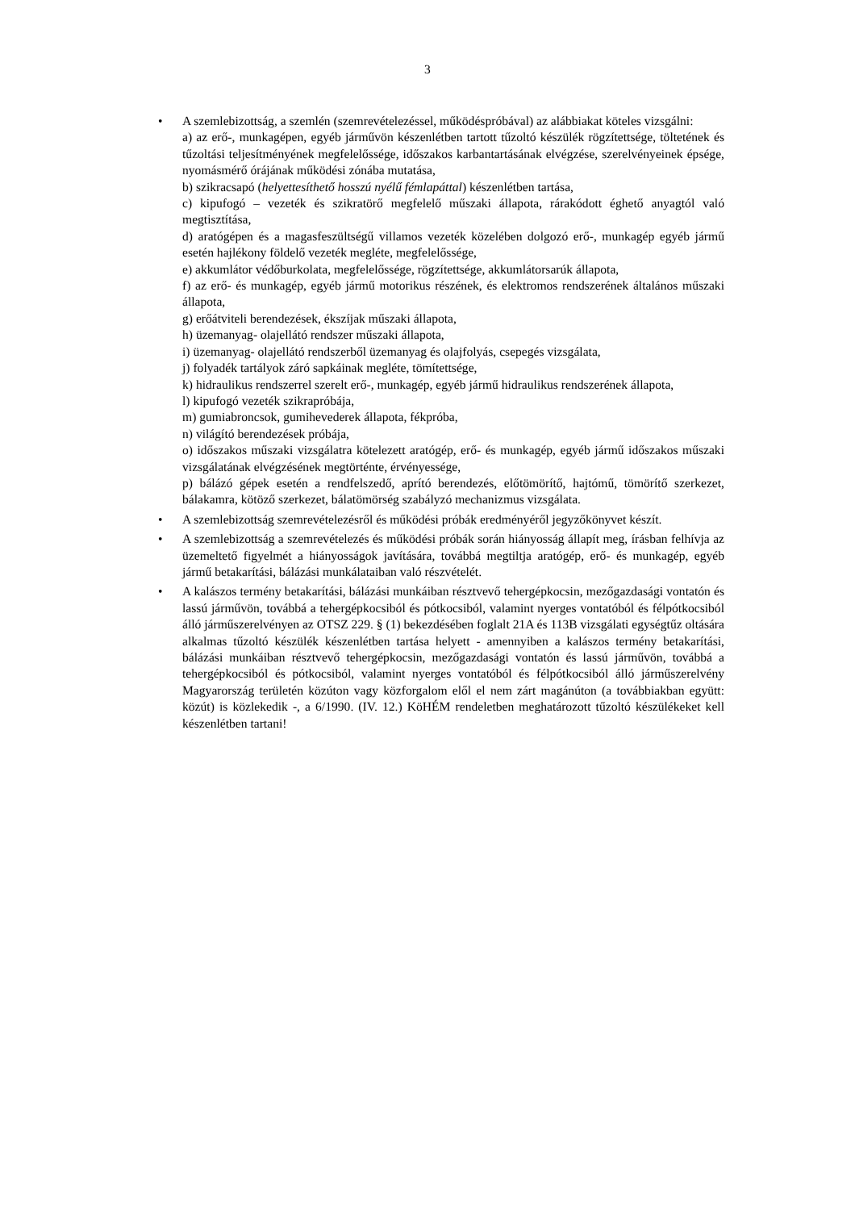3
• A szemlebizottság, a szemlén (szemrevételezéssel, működéspróbával) az alábbiakat köteles vizsgálni:
a) az erő-, munkagépen, egyéb járművön készenlétben tartott tűzoltó készülék rögzítettsége, töltetének és tűzoltási teljesítményének megfelelőssége, időszakos karbantartásának elvégzése, szerelvényeinek épsége, nyomásmérő órájának működési zónába mutatása,
b) szikracsapó (helyettesíthető hosszú nyélű fémlapáttal) készenlétben tartása,
c) kipufogó – vezeték és szikratörő megfelelő műszaki állapota, rárakódott éghető anyagtól való megtisztítása,
d) aratógépen és a magasfeszültségű villamos vezeték közelében dolgozó erő-, munkagép egyéb jármű esetén hajlékony földelő vezeték megléte, megfelelőssége,
e) akkumlátor védőburkolata, megfelelőssége, rögzítettsége, akkumlátorsarúk állapota,
f) az erő- és munkagép, egyéb jármű motorikus részének, és elektromos rendszerének általános műszaki állapota,
g) erőátviteli berendezések, ékszíjak műszaki állapota,
h) üzemanyag- olajellátó rendszer műszaki állapota,
i) üzemanyag- olajellátó rendszerből üzemanyag és olajfolyás, csepegés vizsgálata,
j) folyadék tartályok záró sapkáinak megléte, tömítettsége,
k) hidraulikus rendszerrel szerelt erő-, munkagép, egyéb jármű hidraulikus rendszerének állapota,
l) kipufogó vezeték szikrapróbája,
m) gumiabroncsok, gumihevederek állapota, fékpróba,
n) világító berendezések próbája,
o) időszakos műszaki vizsgálatra kötelezett aratógép, erő- és munkagép, egyéb jármű időszakos műszaki vizsgálatának elvégzésének megtörténte, érvényessége,
p) bálázó gépek esetén a rendfelszedő, aprító berendezés, előtömörítő, hajtómű, tömörítő szerkezet, bálakamra, kötöző szerkezet, bálatömörség szabályzó mechanizmus vizsgálata.
• A szemlebizottság szemrevételezésről és működési próbák eredményéről jegyzőkönyvet készít.
• A szemlebizottság a szemrevételezés és működési próbák során hiányosság állapít meg, írásban felhívja az üzemeltető figyelmét a hiányosságok javítására, továbbá megtiltja aratógép, erő- és munkagép, egyéb jármű betakarítási, bálázási munkálataiban való részvételét.
• A kalászos termény betakarítási, bálázási munkáiban résztvevő tehergépkocsin, mezőgazdasági vontatón és lassú járművön, továbbá a tehergépkocsiból és pótkocsiból, valamint nyerges vontatóból és félpótkocsiból álló járműszerelvényen az OTSZ 229. § (1) bekezdésében foglalt 21A és 113B vizsgálati egységtűz oltására alkalmas tűzoltó készülék készenlétben tartása helyett - amennyiben a kalászos termény betakarítási, bálázási munkáiban résztvevő tehergépkocsin, mezőgazdasági vontatón és lassú járművön, továbbá a tehergépkocsiból és pótkocsiból, valamint nyerges vontatóból és félpótkocsiból álló járműszerelvény Magyarország területén közúton vagy közforgalom elől el nem zárt magánúton (a továbbiakban együtt: közút) is közlekedik -, a 6/1990. (IV. 12.) KöHÉM rendeletben meghatározott tűzoltó készülékeket kell készenlétben tartani!